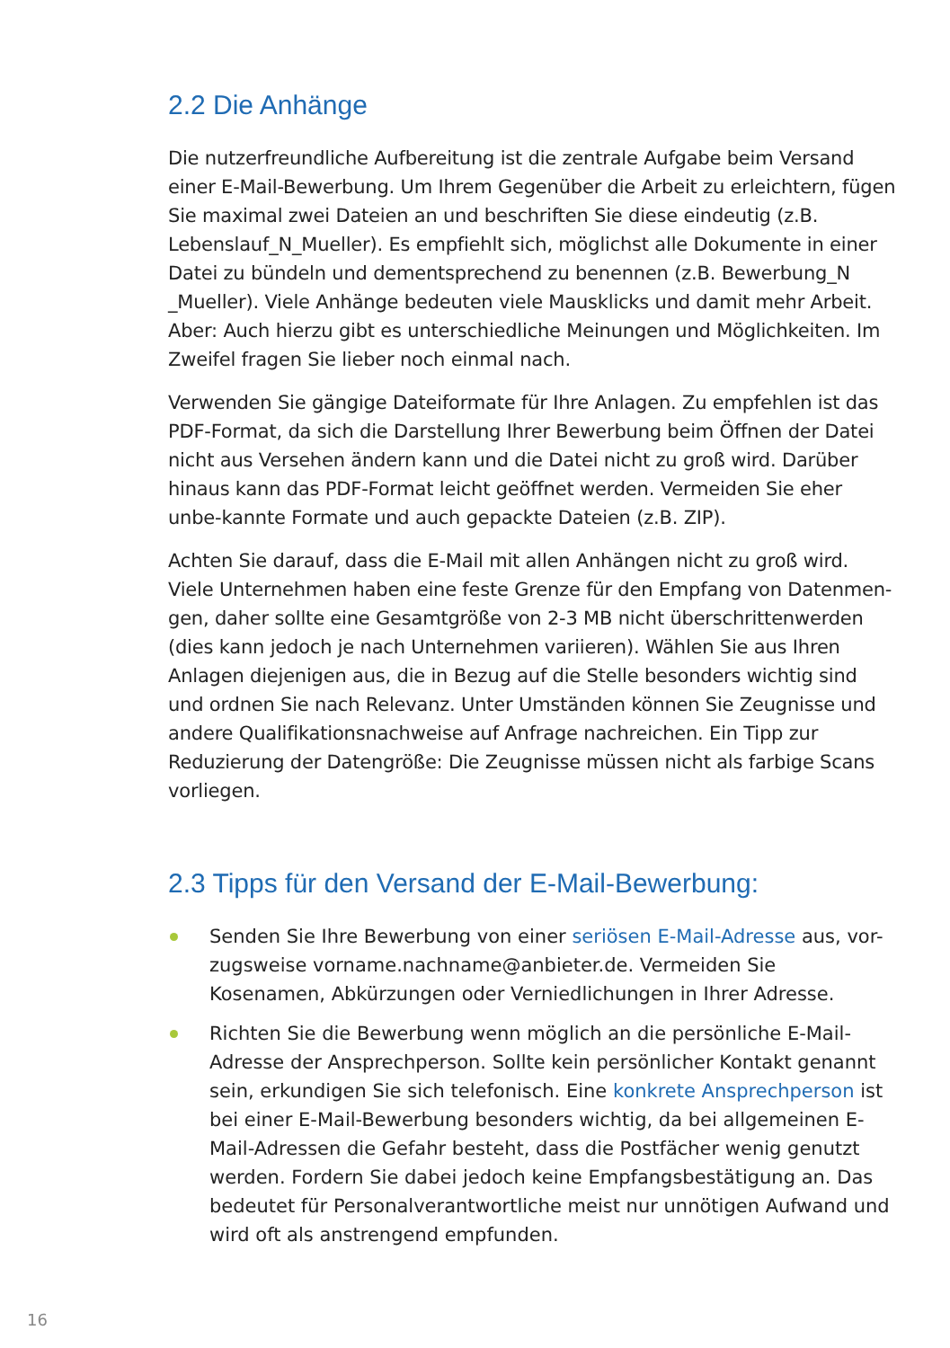2.2 Die Anhänge
Die nutzerfreundliche Aufbereitung ist die zentrale Aufgabe beim Versand einer E-Mail-Bewerbung. Um Ihrem Gegenüber die Arbeit zu erleichtern, fügen Sie maximal zwei Dateien an und beschriften Sie diese eindeutig (z.B. Lebenslauf_N_Mueller). Es empfiehlt sich, möglichst alle Dokumente in einer Datei zu bündeln und dementsprechend zu benennen (z.B. Bewerbung_N _Mueller). Viele Anhänge bedeuten viele Mausklicks und damit mehr Arbeit. Aber: Auch hierzu gibt es unterschiedliche Meinungen und Möglichkeiten. Im Zweifel fragen Sie lieber noch einmal nach.
Verwenden Sie gängige Dateiformate für Ihre Anlagen. Zu empfehlen ist das PDF-Format, da sich die Darstellung Ihrer Bewerbung beim Öffnen der Datei nicht aus Versehen ändern kann und die Datei nicht zu groß wird. Darüber hinaus kann das PDF-Format leicht geöffnet werden. Vermeiden Sie eher unbe-kannte Formate und auch gepackte Dateien (z.B. ZIP).
Achten Sie darauf, dass die E-Mail mit allen Anhängen nicht zu groß wird. Viele Unternehmen haben eine feste Grenze für den Empfang von Datenmen-gen, daher sollte eine Gesamtgröße von 2-3 MB nicht überschrittenwerden (dies kann jedoch je nach Unternehmen variieren). Wählen Sie aus Ihren Anlagen diejenigen aus, die in Bezug auf die Stelle besonders wichtig sind und ordnen Sie nach Relevanz. Unter Umständen können Sie Zeugnisse und andere Qualifikationsnachweise auf Anfrage nachreichen. Ein Tipp zur Reduzierung der Datengröße: Die Zeugnisse müssen nicht als farbige Scans vorliegen.
2.3 Tipps für den Versand der E-Mail-Bewerbung:
Senden Sie Ihre Bewerbung von einer seriösen E-Mail-Adresse aus, vor-zugsweise vorname.nachname@anbieter.de. Vermeiden Sie Kosenamen, Abkürzungen oder Verniedlichungen in Ihrer Adresse.
Richten Sie die Bewerbung wenn möglich an die persönliche E-Mail-Adresse der Ansprechperson. Sollte kein persönlicher Kontakt genannt sein, erkundigen Sie sich telefonisch. Eine konkrete Ansprechperson ist bei einer E-Mail-Bewerbung besonders wichtig, da bei allgemeinen E-Mail-Adressen die Gefahr besteht, dass die Postfächer wenig genutzt werden. Fordern Sie dabei jedoch keine Empfangsbestätigung an. Das bedeutet für Personalverantwortliche meist nur unnötigen Aufwand und wird oft als anstrengend empfunden.
16